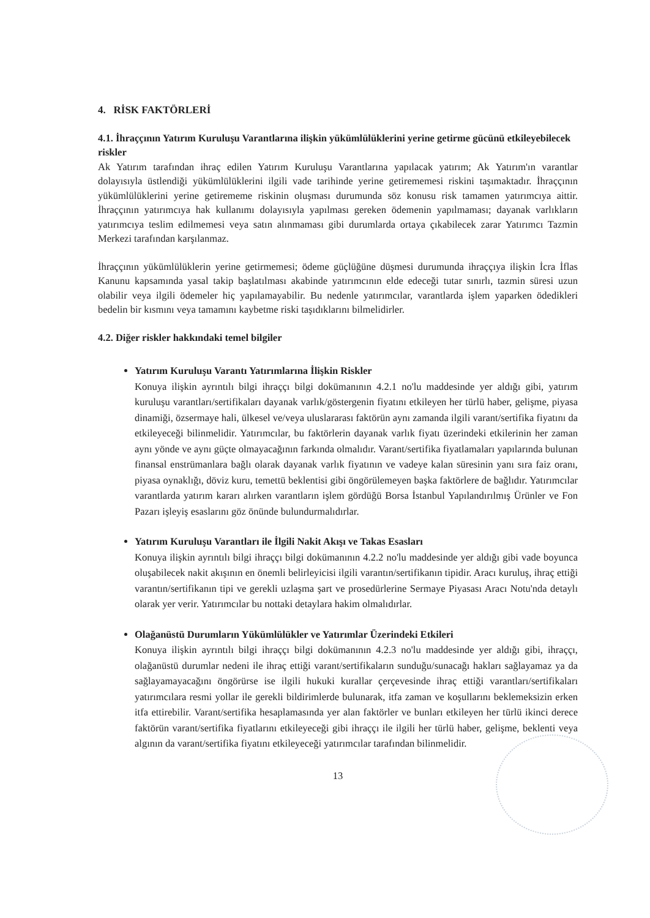4. RİSK FAKTÖRLERİ
4.1. İhraççının Yatırım Kuruluşu Varantlarına ilişkin yükümlülüklerini yerine getirme gücünü etkileyebilecek riskler
Ak Yatırım tarafından ihraç edilen Yatırım Kuruluşu Varantlarına yapılacak yatırım; Ak Yatırım'ın varantlar dolayısıyla üstlendiği yükümlülüklerini ilgili vade tarihinde yerine getirememesi riskini taşımaktadır. İhraççının yükümlülüklerini yerine getirememe riskinin oluşması durumunda söz konusu risk tamamen yatırımcıya aittir. İhraççının yatırımcıya hak kullanımı dolayısıyla yapılması gereken ödemenin yapılmaması; dayanak varlıkların yatırımcıya teslim edilmemesi veya satın alınmaması gibi durumlarda ortaya çıkabilecek zarar Yatırımcı Tazmin Merkezi tarafından karşılanmaz.
İhraççının yükümlülüklerin yerine getirmemesi; ödeme güçlüğüne düşmesi durumunda ihraççıya ilişkin İcra İflas Kanunu kapsamında yasal takip başlatılması akabinde yatırımcının elde edeceği tutar sınırlı, tazmin süresi uzun olabilir veya ilgili ödemeler hiç yapılamayabilir. Bu nedenle yatırımcılar, varantlarda işlem yaparken ödedikleri bedelin bir kısmını veya tamamını kaybetme riski taşıdıklarını bilmelidirler.
4.2. Diğer riskler hakkındaki temel bilgiler
Yatırım Kuruluşu Varantı Yatırımlarına İlişkin Riskler
Konuya ilişkin ayrıntılı bilgi ihraççı bilgi dokümanının 4.2.1 no'lu maddesinde yer aldığı gibi, yatırım kuruluşu varantları/sertifikaları dayanak varlık/göstergenin fiyatını etkileyen her türlü haber, gelişme, piyasa dinamiği, özsermaye hali, ülkesel ve/veya uluslararası faktörün aynı zamanda ilgili varant/sertifika fiyatını da etkileyeceği bilinmelidir. Yatırımcılar, bu faktörlerin dayanak varlık fiyatı üzerindeki etkilerinin her zaman aynı yönde ve aynı güçte olmayacağının farkında olmalıdır. Varant/sertifika fiyatlamaları yapılarında bulunan finansal enstrümanlara bağlı olarak dayanak varlık fiyatının ve vadeye kalan süresinin yanı sıra faiz oranı, piyasa oynaklığı, döviz kuru, temettü beklentisi gibi öngörülemeyen başka faktörlere de bağlıdır. Yatırımcılar varantlarda yatırım kararı alırken varantların işlem gördüğü Borsa İstanbul Yapılandırılmış Ürünler ve Fon Pazarı işleyiş esaslarını göz önünde bulundurmalıdırlar.
Yatırım Kuruluşu Varantları ile İlgili Nakit Akışı ve Takas Esasları
Konuya ilişkin ayrıntılı bilgi ihraççı bilgi dokümanının 4.2.2 no'lu maddesinde yer aldığı gibi vade boyunca oluşabilecek nakit akışının en önemli belirleyicisi ilgili varantın/sertifikanın tipidir. Aracı kuruluş, ihraç ettiği varantın/sertifikanın tipi ve gerekli uzlaşma şart ve prosedürlerine Sermaye Piyasası Aracı Notu'nda detaylı olarak yer verir. Yatırımcılar bu nottaki detaylara hakim olmalıdırlar.
Olağanüstü Durumların Yükümlülükler ve Yatırımlar Üzerindeki Etkileri
Konuya ilişkin ayrıntılı bilgi ihraççı bilgi dokümanının 4.2.3 no'lu maddesinde yer aldığı gibi, ihraççı, olağanüstü durumlar nedeni ile ihraç ettiği varant/sertifikaların sunduğu/sunacağı hakları sağlayamaz ya da sağlayamayacağını öngörürse ise ilgili hukuki kurallar çerçevesinde ihraç ettiği varantları/sertifikaları yatırımcılara resmi yollar ile gerekli bildirimlerde bulunarak, itfa zaman ve koşullarını beklemeksizin erken itfa ettirebilir. Varant/sertifika hesaplamasında yer alan faktörler ve bunları etkileyen her türlü ikinci derece faktörün varant/sertifika fiyatlarını etkileyeceği gibi ihraççı ile ilgili her türlü haber, gelişme, beklenti veya algının da varant/sertifika fiyatını etkileyeceği yatırımcılar tarafından bilinmelidir.
13